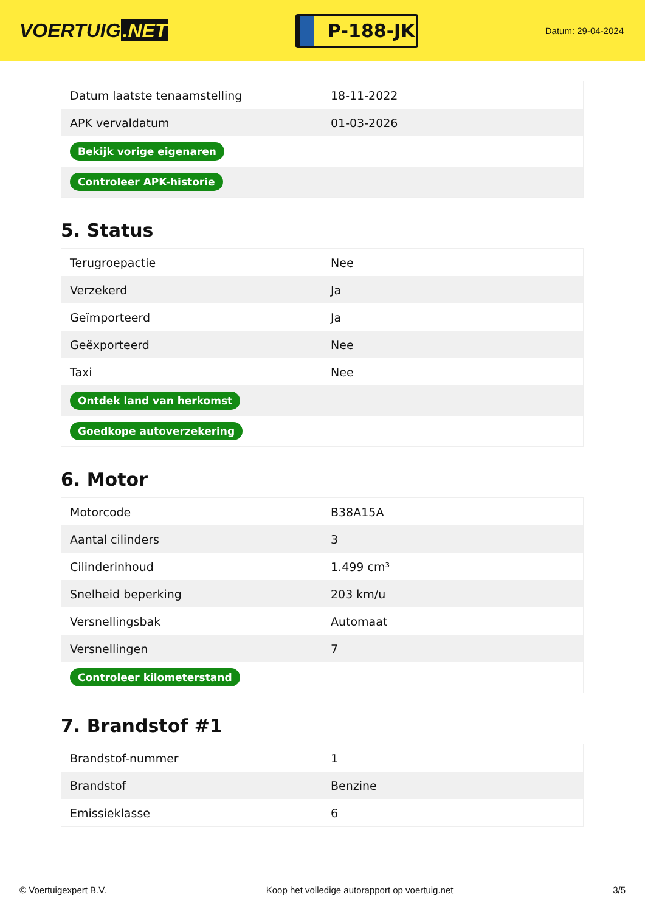VOERTUIG.NET
P-188-JK
Datum: 29-04-2024
| Datum laatste tenaamstelling | 18-11-2022 |
| APK vervaldatum | 01-03-2026 |
| Bekijk vorige eigenaren | |
| Controleer APK-historie | |
5. Status
| Terugroepactie | Nee |
| Verzekerd | Ja |
| Geïmporteerd | Ja |
| Geëxporteerd | Nee |
| Taxi | Nee |
| Ontdek land van herkomst | |
| Goedkope autoverzekering | |
6. Motor
| Motorcode | B38A15A |
| Aantal cilinders | 3 |
| Cilinderinhoud | 1.499 cm³ |
| Snelheid beperking | 203 km/u |
| Versnellingsbak | Automaat |
| Versnellingen | 7 |
| Controleer kilometerstand | |
7. Brandstof #1
| Brandstof-nummer | 1 |
| Brandstof | Benzine |
| Emissieklasse | 6 |
© Voertuigexpert B.V. Koop het volledige autorapport op voertuig.net 3/5